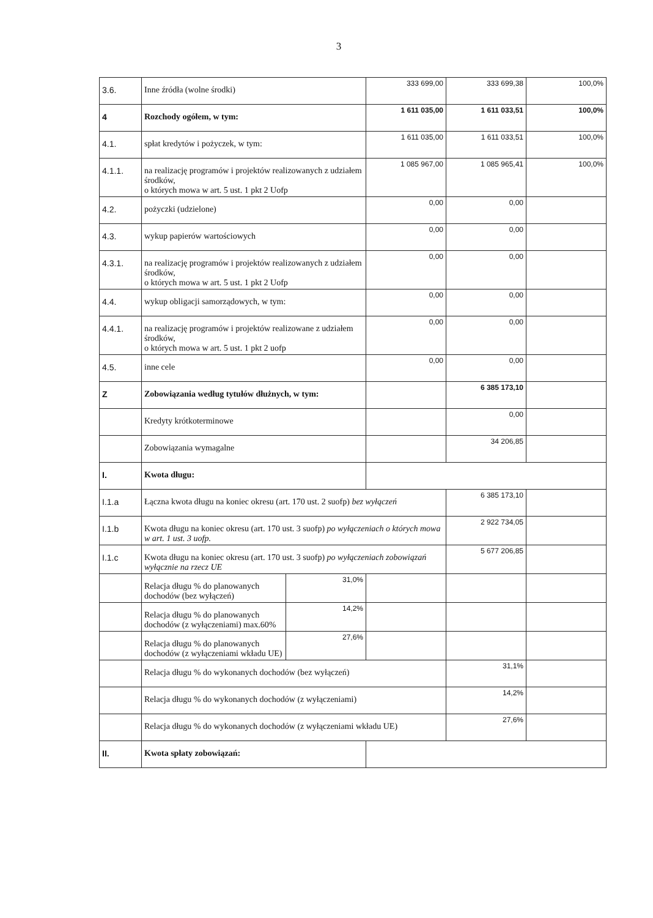3
| 3.6. | Inne źródła (wolne środki) | | 333 699,00 | 333 699,38 | 100,0% |
| 4 | Rozchody ogółem, w tym: | | 1 611 035,00 | 1 611 033,51 | 100,0% |
| 4.1. | spłat kredytów i pożyczek, w tym: | | 1 611 035,00 | 1 611 033,51 | 100,0% |
| 4.1.1. | na realizację programów i projektów realizowanych z udziałem środków, o których mowa w art. 5 ust. 1 pkt 2 Uofp | | 1 085 967,00 | 1 085 965,41 | 100,0% |
| 4.2. | pożyczki (udzielone) | | 0,00 | 0,00 | |
| 4.3. | wykup papierów wartościowych | | 0,00 | 0,00 | |
| 4.3.1. | na realizację programów i projektów realizowanych z udziałem środków, o których mowa w art. 5 ust. 1 pkt 2 Uofp | | 0,00 | 0,00 | |
| 4.4. | wykup obligacji samorządowych, w tym: | | 0,00 | 0,00 | |
| 4.4.1. | na realizację programów i projektów realizowane z udziałem środków, o których mowa w art. 5 ust. 1 pkt 2 uofp | | 0,00 | 0,00 | |
| 4.5. | inne cele | | 0,00 | 0,00 | |
| Z | Zobowiązania według tytułów dłużnych, w tym: | | | 6 385 173,10 | |
| | Kredyty krótkoterminowe | | | 0,00 | |
| | Zobowiązania wymagalne | | | 34 206,85 | |
| I. | Kwota długu: | | | | |
| I.1.a | Łączna kwota długu na koniec okresu (art. 170 ust. 2 suofp) bez wyłączeń | | | 6 385 173,10 | |
| I.1.b | Kwota długu na koniec okresu (art. 170 ust. 3 suofp) po wyłączeniach o których mowa w art. 1 ust. 3 uofp. | | | 2 922 734,05 | |
| I.1.c | Kwota długu na koniec okresu (art. 170 ust. 3 suofp) po wyłączeniach zobowiązań wyłącznie na rzecz UE | | | 5 677 206,85 | |
| | Relacja długu % do planowanych dochodów (bez wyłączeń) | 31,0% | | | |
| | Relacja długu % do planowanych dochodów (z wyłączeniami) max.60% | 14,2% | | | |
| | Relacja długu % do planowanych dochodów (z wyłączeniami wkładu UE) | 27,6% | | | |
| | Relacja długu % do wykonanych dochodów (bez wyłączeń) | | | 31,1% | |
| | Relacja długu % do wykonanych dochodów (z wyłączeniami) | | | 14,2% | |
| | Relacja długu % do wykonanych dochodów (z wyłączeniami wkładu UE) | | | 27,6% | |
| II. | Kwota spłaty zobowiązań: | | | | |